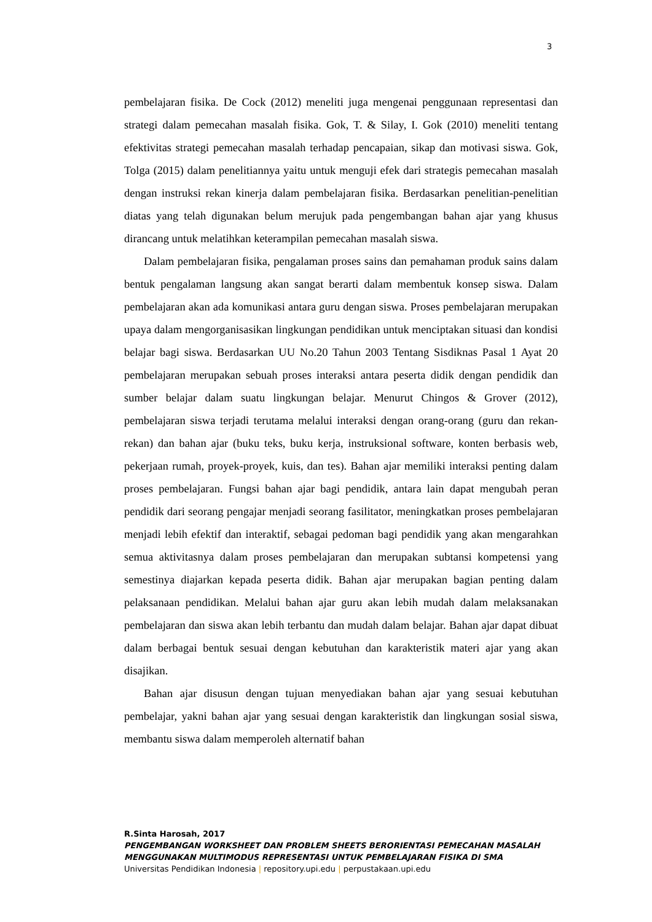3
pembelajaran fisika. De Cock (2012) meneliti juga mengenai penggunaan representasi dan strategi dalam pemecahan masalah fisika. Gok, T. & Silay, I. Gok (2010) meneliti tentang efektivitas strategi pemecahan masalah terhadap pencapaian, sikap dan motivasi siswa. Gok, Tolga (2015) dalam penelitiannya yaitu untuk menguji efek dari strategis pemecahan masalah dengan instruksi rekan kinerja dalam pembelajaran fisika. Berdasarkan penelitian-penelitian diatas yang telah digunakan belum merujuk pada pengembangan bahan ajar yang khusus dirancang untuk melatihkan keterampilan pemecahan masalah siswa.
Dalam pembelajaran fisika, pengalaman proses sains dan pemahaman produk sains dalam bentuk pengalaman langsung akan sangat berarti dalam membentuk konsep siswa. Dalam pembelajaran akan ada komunikasi antara guru dengan siswa. Proses pembelajaran merupakan upaya dalam mengorganisasikan lingkungan pendidikan untuk menciptakan situasi dan kondisi belajar bagi siswa. Berdasarkan UU No.20 Tahun 2003 Tentang Sisdiknas Pasal 1 Ayat 20 pembelajaran merupakan sebuah proses interaksi antara peserta didik dengan pendidik dan sumber belajar dalam suatu lingkungan belajar. Menurut Chingos & Grover (2012), pembelajaran siswa terjadi terutama melalui interaksi dengan orang-orang (guru dan rekan-rekan) dan bahan ajar (buku teks, buku kerja, instruksional software, konten berbasis web, pekerjaan rumah, proyek-proyek, kuis, dan tes). Bahan ajar memiliki interaksi penting dalam proses pembelajaran. Fungsi bahan ajar bagi pendidik, antara lain dapat mengubah peran pendidik dari seorang pengajar menjadi seorang fasilitator, meningkatkan proses pembelajaran menjadi lebih efektif dan interaktif, sebagai pedoman bagi pendidik yang akan mengarahkan semua aktivitasnya dalam proses pembelajaran dan merupakan subtansi kompetensi yang semestinya diajarkan kepada peserta didik. Bahan ajar merupakan bagian penting dalam pelaksanaan pendidikan. Melalui bahan ajar guru akan lebih mudah dalam melaksanakan pembelajaran dan siswa akan lebih terbantu dan mudah dalam belajar. Bahan ajar dapat dibuat dalam berbagai bentuk sesuai dengan kebutuhan dan karakteristik materi ajar yang akan disajikan.
Bahan ajar disusun dengan tujuan menyediakan bahan ajar yang sesuai kebutuhan pembelajar, yakni bahan ajar yang sesuai dengan karakteristik dan lingkungan sosial siswa, membantu siswa dalam memperoleh alternatif bahan
R.Sinta Harosah, 2017
PENGEMBANGAN WORKSHEET DAN PROBLEM SHEETS BERORIENTASI PEMECAHAN MASALAH MENGGUNAKAN MULTIMODUS REPRESENTASI UNTUK PEMBELAJARAN FISIKA DI SMA
Universitas Pendidikan Indonesia | repository.upi.edu | perpustakaan.upi.edu